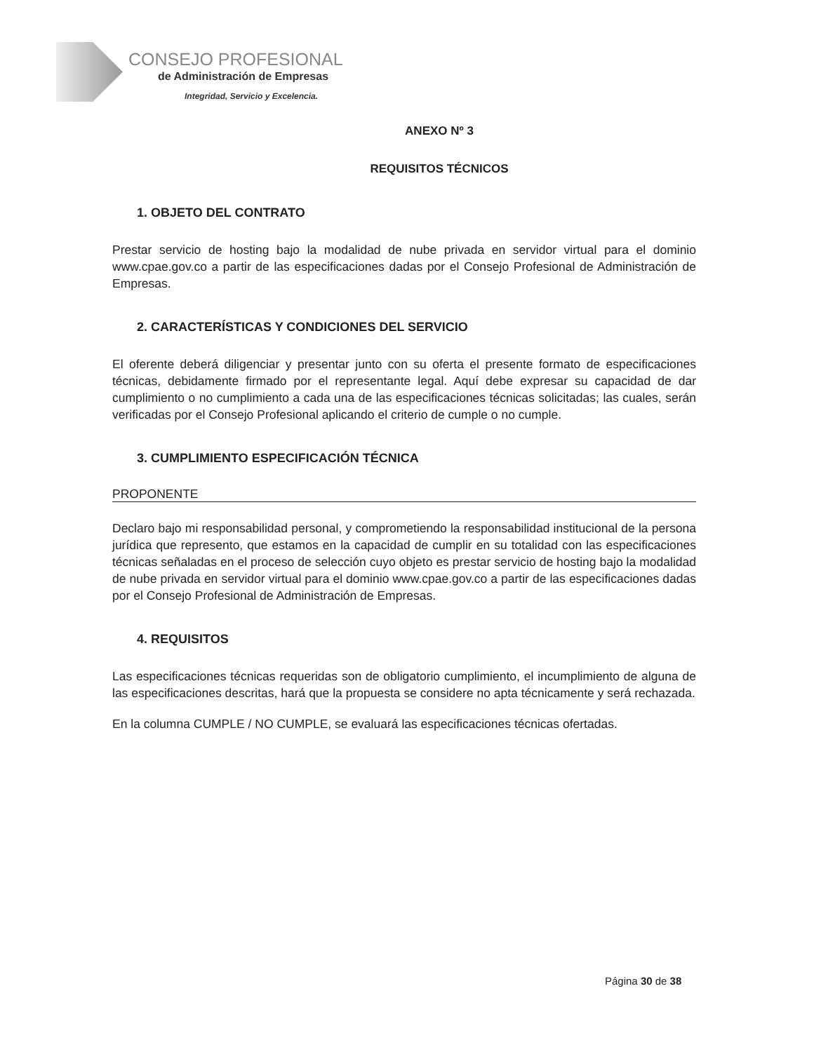CONSEJO PROFESIONAL
de Administración de Empresas
Integridad, Servicio y Excelencia.
ANEXO Nº 3
REQUISITOS TÉCNICOS
1. OBJETO DEL CONTRATO
Prestar servicio de hosting bajo la modalidad de nube privada en servidor virtual para el dominio www.cpae.gov.co a partir de las especificaciones dadas por el Consejo Profesional de Administración de Empresas.
2. CARACTERÍSTICAS Y CONDICIONES DEL SERVICIO
El oferente deberá diligenciar y presentar junto con su oferta el presente formato de especificaciones técnicas, debidamente firmado por el representante legal. Aquí debe expresar su capacidad de dar cumplimiento o no cumplimiento a cada una de las especificaciones técnicas solicitadas; las cuales, serán verificadas por el Consejo Profesional aplicando el criterio de cumple o no cumple.
3. CUMPLIMIENTO ESPECIFICACIÓN TÉCNICA
PROPONENTE
Declaro bajo mi responsabilidad personal, y comprometiendo la responsabilidad institucional de la persona jurídica que represento, que estamos en la capacidad de cumplir en su totalidad con las especificaciones técnicas señaladas en el proceso de selección cuyo objeto es prestar servicio de hosting bajo la modalidad de nube privada en servidor virtual para el dominio www.cpae.gov.co a partir de las especificaciones dadas por el Consejo Profesional de Administración de Empresas.
4. REQUISITOS
Las especificaciones técnicas requeridas son de obligatorio cumplimiento, el incumplimiento de alguna de las especificaciones descritas, hará que la propuesta se considere no apta técnicamente y será rechazada.
En la columna CUMPLE / NO CUMPLE, se evaluará las especificaciones técnicas ofertadas.
Página 30 de 38